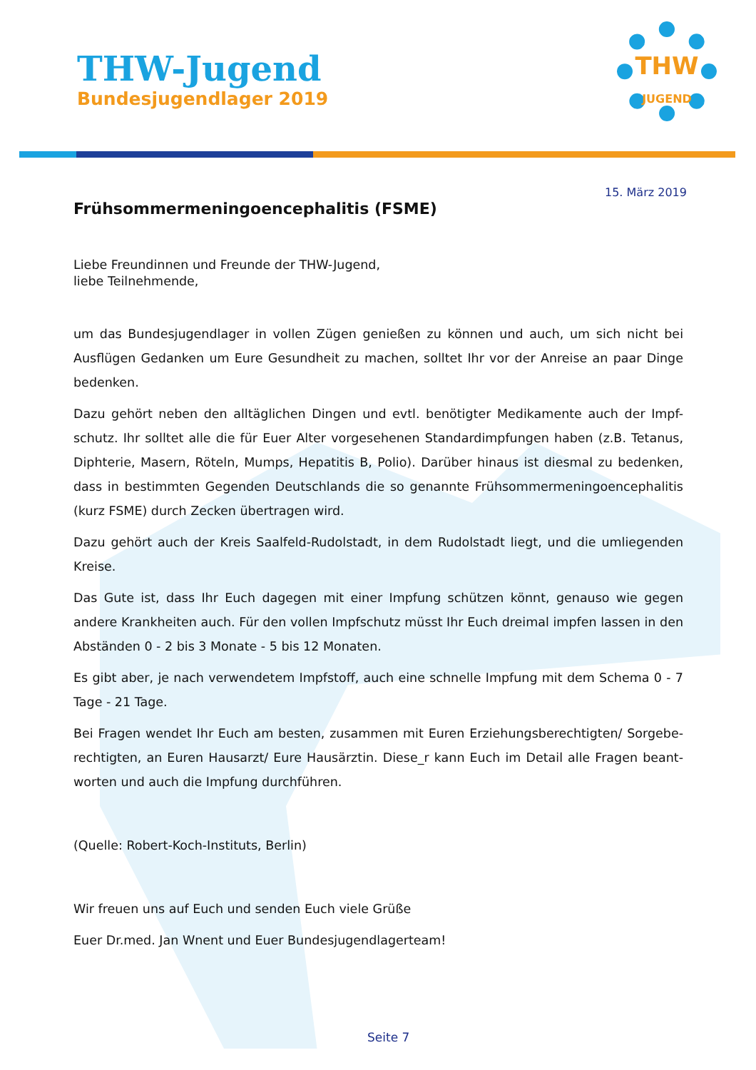THW-Jugend
Bundesjugendlager 2019
THW
JUGEND
15. März 2019
Frühsommermeningoencephalitis (FSME)
Liebe Freundinnen und Freunde der THW-Jugend,
liebe Teilnehmende,
um das Bundesjugendlager in vollen Zügen genießen zu können und auch, um sich nicht bei Ausflügen Gedanken um Eure Gesundheit zu machen, solltet Ihr vor der Anreise an paar Dinge bedenken.
Dazu gehört neben den alltäglichen Dingen und evtl. benötigter Medikamente auch der Impf-schutz. Ihr solltet alle die für Euer Alter vorgesehenen Standardimpfungen haben (z.B. Tetanus, Diphterie, Masern, Röteln, Mumps, Hepatitis B, Polio). Darüber hinaus ist diesmal zu bedenken, dass in bestimmten Gegenden Deutschlands die so genannte Frühsommermeningoencephalitis (kurz FSME) durch Zecken übertragen wird.
Dazu gehört auch der Kreis Saalfeld-Rudolstadt, in dem Rudolstadt liegt, und die umliegenden Kreise.
Das Gute ist, dass Ihr Euch dagegen mit einer Impfung schützen könnt, genauso wie gegen andere Krankheiten auch. Für den vollen Impfschutz müsst Ihr Euch dreimal impfen lassen in den Abständen 0 - 2 bis 3 Monate - 5 bis 12 Monaten.
Es gibt aber, je nach verwendetem Impfstoff, auch eine schnelle Impfung mit dem Schema 0 - 7 Tage - 21 Tage.
Bei Fragen wendet Ihr Euch am besten, zusammen mit Euren Erziehungsberechtigten/ Sorgebe-rechtigten, an Euren Hausarzt/ Eure Hausärztin. Diese_r kann Euch im Detail alle Fragen beant-worten und auch die Impfung durchführen.
(Quelle: Robert-Koch-Instituts, Berlin)
Wir freuen uns auf Euch und senden Euch viele Grüße
Euer Dr.med. Jan Wnent und Euer Bundesjugendlagerteam!
Seite 7